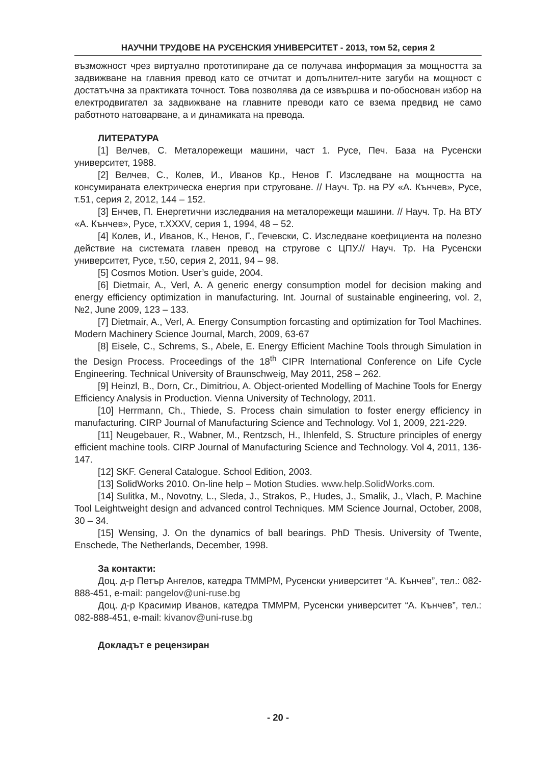НАУЧНИ ТРУДОВЕ НА РУСЕНСКИЯ УНИВЕРСИТЕТ - 2013, том 52, серия 2
възможност чрез виртуално прототипиране да се получава информация за мощността за задвижване на главния превод като се отчитат и допълнител-ните загуби на мощност с достатъчна за практиката точност. Това позволява да се извършва и по-обоснован избор на електродвигател за задвижване на главните преводи като се взема предвид не само работното натоварване, а и динамиката на превода.
ЛИТЕРАТУРА
[1] Велчев, С. Металорежещи машини, част 1. Русе, Печ. База на Русенски университет, 1988.
[2] Велчев, С., Колев, И., Иванов Кр., Ненов Г. Изследване на мощността на консумираната електрическа енергия при струговане. // Науч. Тр. на РУ «А. Кънчев», Русе, т.51, серия 2, 2012, 144 – 152.
[3] Енчев, П. Енергетични изследвания на металорежещи машини. // Науч. Тр. На ВТУ «А. Кънчев», Русе, т.XXXV, серия 1, 1994, 48 – 52.
[4] Колев, И., Иванов, К., Ненов, Г., Гечевски, С. Изследване коефициента на полезно действие на системата главен превод на стругове с ЦПУ.// Науч. Тр. На Русенски университет, Русе, т.50, серия 2, 2011, 94 – 98.
[5] Cosmos Motion. User’s guide, 2004.
[6] Dietmair, A., Verl, A. A generic energy consumption model for decision making and energy efficiency optimization in manufacturing. Int. Journal of sustainable engineering, vol. 2, №2, June 2009, 123 – 133.
[7] Dietmair, A., Verl, A. Energy Consumption forcasting and optimization for Tool Machines. Modern Machinery Science Journal, March, 2009, 63-67
[8] Eisele, C., Schrems, S., Abele, E. Energy Efficient Machine Tools through Simulation in the Design Process. Proceedings of the 18<sup>th</sup> CIPR International Conference on Life Cycle Engineering. Technical University of Braunschweig, May 2011, 258 – 262.
[9] Heinzl, B., Dorn, Cr., Dimitriou, A. Object-oriented Modelling of Machine Tools for Energy Efficiency Analysis in Production. Vienna University of Technology, 2011.
[10] Herrmann, Ch., Thiede, S. Process chain simulation to foster energy efficiency in manufacturing. CIRP Journal of Manufacturing Science and Technology. Vol 1, 2009, 221-229.
[11] Neugebauer, R., Wabner, M., Rentzsch, H., Ihlenfeld, S. Structure principles of energy efficient machine tools. CIRP Journal of Manufacturing Science and Technology. Vol 4, 2011, 136-147.
[12] SKF. General Catalogue. School Edition, 2003.
[13] SolidWorks 2010. On-line help – Motion Studies. www.help.SolidWorks.com.
[14] Sulitka, M., Novotny, L., Sleda, J., Strakos, P., Hudes, J., Smalik, J., Vlach, P. Machine Tool Leightweight design and advanced control Techniques. MM Science Journal, October, 2008, 30 – 34.
[15] Wensing, J. On the dynamics of ball bearings. PhD Thesis. University of Twente, Enschede, The Netherlands, December, 1998.
За контакти:
Доц. д-р Петър Ангелов, катедра ТММРМ, Русенски университет “А. Кънчев”, тел.: 082-888-451, e-mail: pangelov@uni-ruse.bg
Доц. д-р Красимир Иванов, катедра ТММРМ, Русенски университет “А. Кънчев”, тел.: 082-888-451, e-mail: kivanov@uni-ruse.bg
Докладът е рецензиран
- 20 -